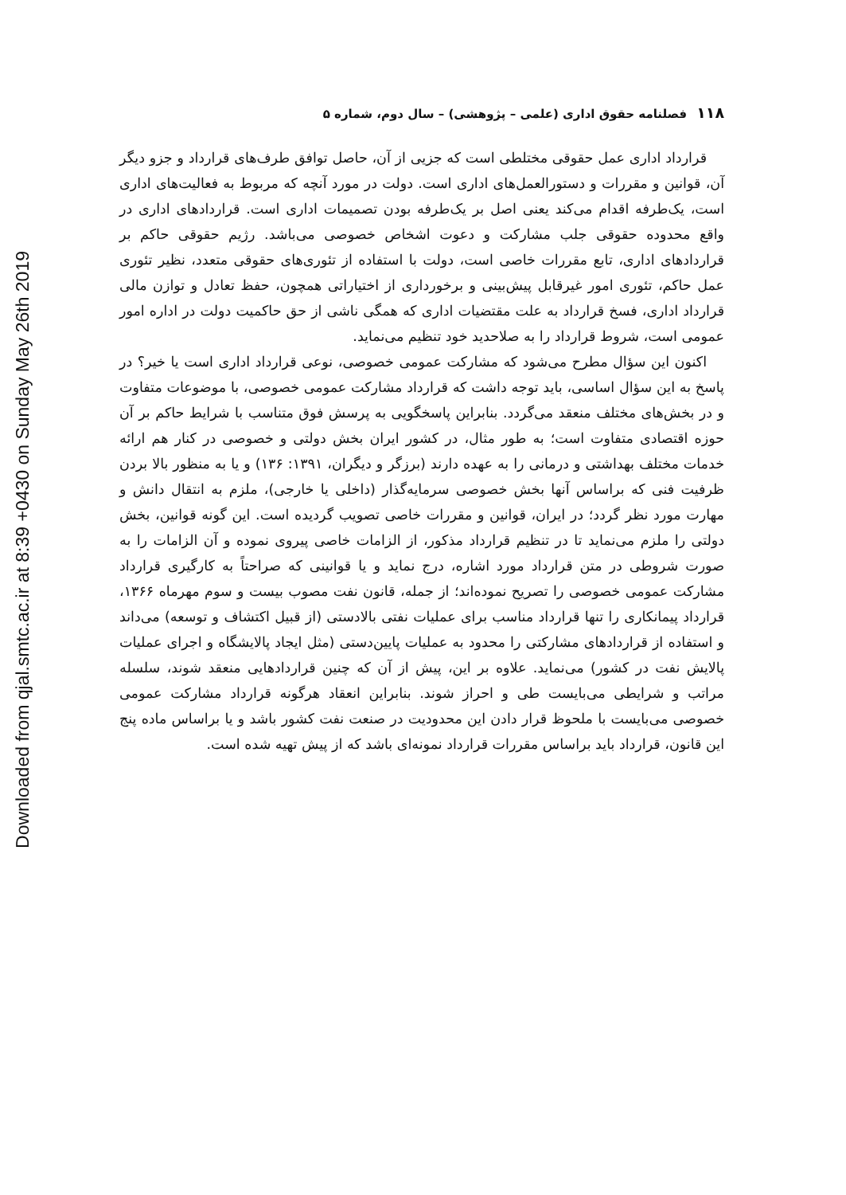Downloaded from qjal.smtc.ac.ir at 8:39 +0430 on Sunday May 26th 2019
۱۱۸فصلنامه حقوق اداری (علمی – پژوهشی) – سال دوم، شماره ۵
قرارداد اداری عمل حقوقی مختلطی است که جزیی از آن، حاصل توافق طرف‌های قرارداد و جزو دیگر آن، قوانین و مقررات و دستورالعمل‌های اداری است. دولت در مورد آنچه که مربوط به فعالیت‌های اداری است، یک‌طرفه اقدام می‌کند یعنی اصل بر یک‌طرفه بودن تصمیمات اداری است. قراردادهای اداری در واقع محدوده حقوقی جلب مشارکت و دعوت اشخاص خصوصی می‌باشد. رژیم حقوقی حاکم بر قراردادهای اداری، تابع مقررات خاصی است، دولت با استفاده از تئوری‌های حقوقی متعدد، نظیر تئوری عمل حاکم، تئوری امور غیرقابل پیش‌بینی و برخورداری از اختیاراتی همچون، حفظ تعادل و توازن مالی قرارداد اداری، فسخ قرارداد به علت مقتضیات اداری که همگی ناشی از حق حاکمیت دولت در اداره امور عمومی است، شروط قرارداد را به صلاحدید خود تنظیم می‌نماید.
اکنون این سؤال مطرح می‌شود که مشارکت عمومی خصوصی، نوعی قرارداد اداری است یا خیر؟ در پاسخ به این سؤال اساسی، باید توجه داشت که قرارداد مشارکت عمومی خصوصی، با موضوعات متفاوت و در بخش‌های مختلف منعقد می‌گردد. بنابراین پاسخگویی به پرسش فوق متناسب با شرایط حاکم بر آن حوزه اقتصادی متفاوت است؛ به طور مثال، در کشور ایران بخش دولتی و خصوصی در کنار هم ارائه خدمات مختلف بهداشتی و درمانی را به عهده دارند (برزگر و دیگران، ۱۳۹۱: ۱۳۶) و یا به منظور بالا بردن ظرفیت فنی که براساس آنها بخش خصوصی سرمایه‌گذار (داخلی یا خارجی)، ملزم به انتقال دانش و مهارت مورد نظر گردد؛ در ایران، قوانین و مقررات خاصی تصویب گردیده است. این گونه قوانین، بخش دولتی را ملزم می‌نماید تا در تنظیم قرارداد مذکور، از الزامات خاصی پیروی نموده و آن الزامات را به صورت شروطی در متن قرارداد مورد اشاره، درج نماید و یا قوانینی که صراحتاً به کارگیری قرارداد مشارکت عمومی خصوصی را تصریح نموده‌اند؛ از جمله، قانون نفت مصوب بیست و سوم مهرماه ۱۳۶۶، قرارداد پیمانکاری را تنها قرارداد مناسب برای عملیات نفتی بالادستی (از قبیل اکتشاف و توسعه) می‌داند و استفاده از قراردادهای مشارکتی را محدود به عملیات پایین‌دستی (مثل ایجاد پالایشگاه و اجرای عملیات پالایش نفت در کشور) می‌نماید. علاوه بر این، پیش از آن که چنین قراردادهایی منعقد شوند، سلسله مراتب و شرایطی می‌بایست طی و احراز شوند. بنابراین انعقاد هرگونه قرارداد مشارکت عمومی خصوصی می‌بایست با ملحوظ قرار دادن این محدودیت در صنعت نفت کشور باشد و یا براساس ماده پنج این قانون، قرارداد باید براساس مقررات قرارداد نمونه‌ای باشد که از پیش تهیه شده است.